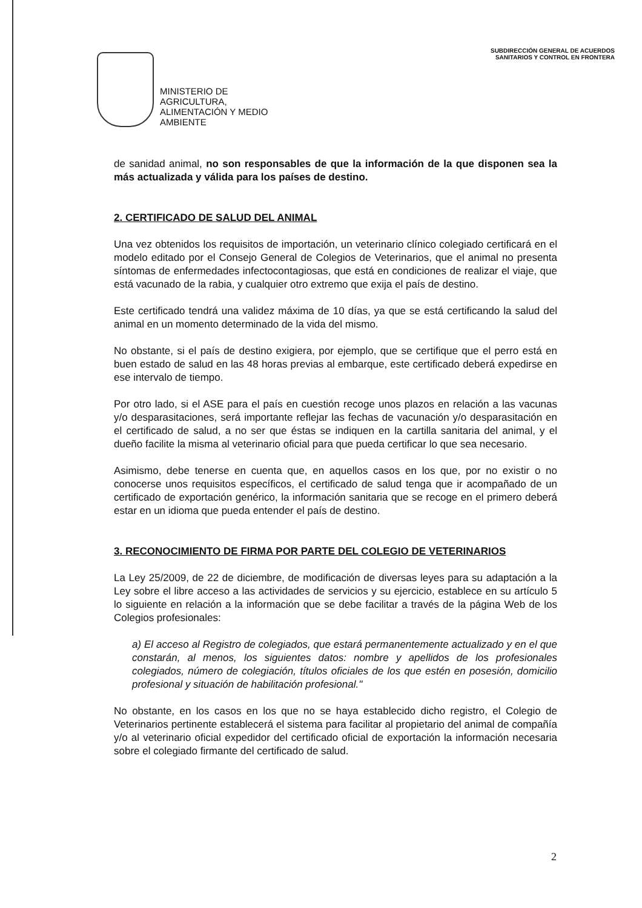MINISTERIO DE
AGRICULTURA,
ALIMENTACIÓN Y MEDIO
AMBIENTE
SUBDIRECCIÓN GENERAL DE ACUERDOS
SANITARIOS Y CONTROL EN FRONTERA
de sanidad animal, no son responsables de que la información de la que disponen sea la más actualizada y válida para los países de destino.
2. CERTIFICADO DE SALUD DEL ANIMAL
Una vez obtenidos los requisitos de importación, un veterinario clínico colegiado certificará en el modelo editado por el Consejo General de Colegios de Veterinarios, que el animal no presenta síntomas de enfermedades infectocontagiosas, que está en condiciones de realizar el viaje, que está vacunado de la rabia, y cualquier otro extremo que exija el país de destino.
Este certificado tendrá una validez máxima de 10 días, ya que se está certificando la salud del animal en un momento determinado de la vida del mismo.
No obstante, si el país de destino exigiera, por ejemplo, que se certifique que el perro está en buen estado de salud en las 48 horas previas al embarque, este certificado deberá expedirse en ese intervalo de tiempo.
Por otro lado, si el ASE para el país en cuestión recoge unos plazos en relación a las vacunas y/o desparasitaciones, será importante reflejar las fechas de vacunación y/o desparasitación en el certificado de salud, a no ser que éstas se indiquen en la cartilla sanitaria del animal, y el dueño facilite la misma al veterinario oficial para que pueda certificar lo que sea necesario.
Asimismo, debe tenerse en cuenta que, en aquellos casos en los que, por no existir o no conocerse unos requisitos específicos, el certificado de salud tenga que ir acompañado de un certificado de exportación genérico, la información sanitaria que se recoge en el primero deberá estar en un idioma que pueda entender el país de destino.
3. RECONOCIMIENTO DE FIRMA POR PARTE DEL COLEGIO DE VETERINARIOS
La Ley 25/2009, de 22 de diciembre, de modificación de diversas leyes para su adaptación a la Ley sobre el libre acceso a las actividades de servicios y su ejercicio, establece en su artículo 5 lo siguiente en relación a la información que se debe facilitar a través de la página Web de los Colegios profesionales:
a) El acceso al Registro de colegiados, que estará permanentemente actualizado y en el que constarán, al menos, los siguientes datos: nombre y apellidos de los profesionales colegiados, número de colegiación, títulos oficiales de los que estén en posesión, domicilio profesional y situación de habilitación profesional."
No obstante, en los casos en los que no se haya establecido dicho registro, el Colegio de Veterinarios pertinente establecerá el sistema para facilitar al propietario del animal de compañía y/o al veterinario oficial expedidor del certificado oficial de exportación la información necesaria sobre el colegiado firmante del certificado de salud.
2